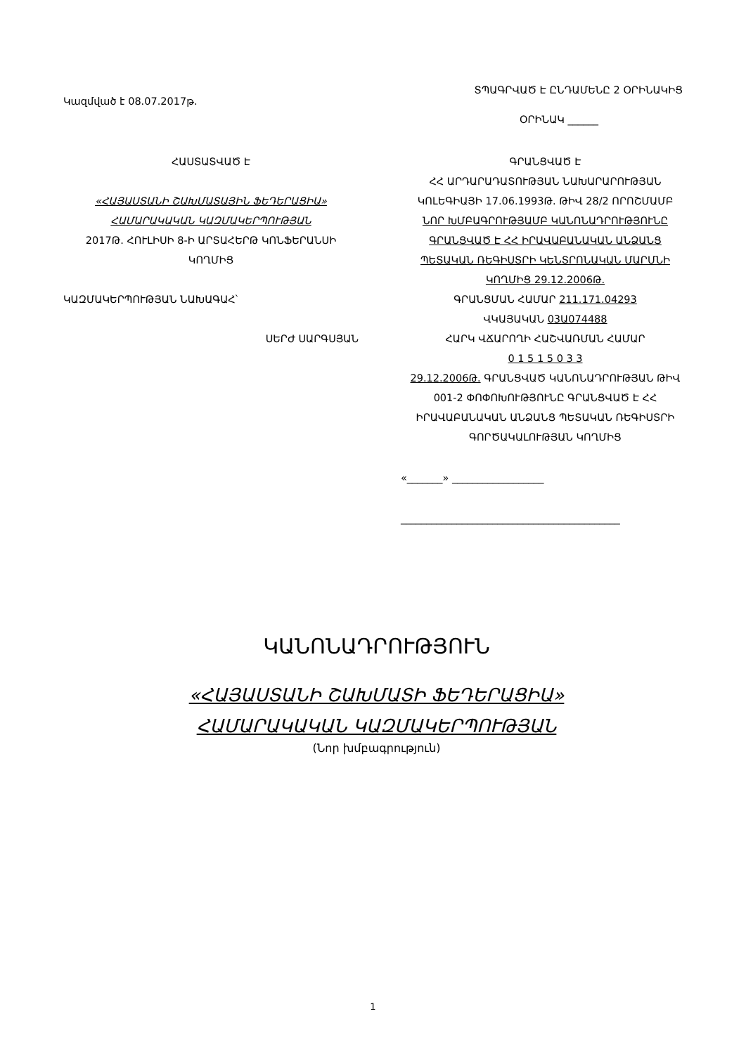ՏՊԱԳՐՎԱԾ Է ԸՆԴԱՄԵՆԸ 2 ՕՐԻՆԱԿԻՑ
Կազմված է 08.07.2017թ.
ՕՐԻՆԱԿ ______
ՀԱՍՏԱՏՎԱԾ Է
«ՀԱՅԱՍՏԱՆԻ ՇԱԽՄԱՏԱՅԻՆ ՖԵԴԵՐԱՑԻԱ» ՀԱՄԱՐԱԿԱԿԱՆ ԿԱԶՄԱԿԵՐՊՈՒԹՅԱՆ
2017Թ. ՀՈՒԼԻՍԻ 8-Ի ԱՐՏԱՀԵՐԹ ԿՈՆՖԵՐԱՆՍԻ ԿՈՂՄԻՑ
ԿԱԶՄԱԿԵՐՊՈՒԹՅԱՆ ՆԱԽԱԳԱՀ՝
ՍԵՐԺ ՍԱՐԳՍՅԱՆ
ԳՐԱՆՑՎԱԾ Է
ՀՀ ԱՐԴԱՐԱԴԱՏՈՒԹՅԱՆ ՆԱԽԱՐԱՐՈՒԹՅԱՆ ԿՈԼԵԳԻԱՅԻ 17.06.1993Թ. ԹԻՎ 28/2 ՈՐՈՇՄԱՄԲ
ՆՈՐ ԽՄԲԱԳՐՈՒԹՅԱՄԲ ԿԱՆՈՆԱԴՐՈՒԹՅՈՒՆԸ ԳՐԱՆՑՎԱԾ Է ՀՀ ԻՐԱՎԱԲԱՆԱԿԱՆ ԱՆՁԱՆՑ ՊԵՏԱԿԱՆ ՌԵԳԻՍՏՐԻ ԿԵՆՏՐՈՆԱԿԱՆ ՄԱՐՄՆԻ ԿՈՂՄԻՑ 29.12.2006Թ.
ԳՐԱՆՑՄԱՆ ՀԱՄԱՐ 211.171.04293
ՎԿԱՅԱԿԱՆ 03Ա074488
ՀԱՐԿ ՎՃԱՐՈՂԻ ՀԱՇՎԱՌՄԱՆ ՀԱՄԱՐ
0 1 5 1 5 0 3 3
29.12.2006Թ. ԳՐԱՆՑՎԱԾ ԿԱՆՈՆԱԴՐՈՒԹՅԱՆ ԹԻՎ 001-2 ՓՈՓՈԽՈՒԹՅՈՒՆԸ ԳՐԱՆՑՎԱԾ Է ՀՀ ԻՐԱՎԱԲԱՆԱԿԱՆ ԱՆՁԱՆՑ ՊԵՏԱԿԱՆ ՌԵԳԻՍՏՐԻ ԳՈՐԾԱԿԱԼՈՒԹՅԱՆ ԿՈՂՄԻՑ
«_______» __________________
___________________________________________
ԿԱՆՈՆԱԴՐՈՒԹՅՈՒՆ
«ՀԱՅԱՍՏԱՆԻ ՇԱԽՄԱՏԻ ՖԵԴԵՐԱՑԻԱ»
ՀԱՄԱՐԱԿԱԿԱՆ ԿԱԶՄԱԿԵՐՊՈՒԹՅԱՆ
(Նոր խմբագրություն)
1